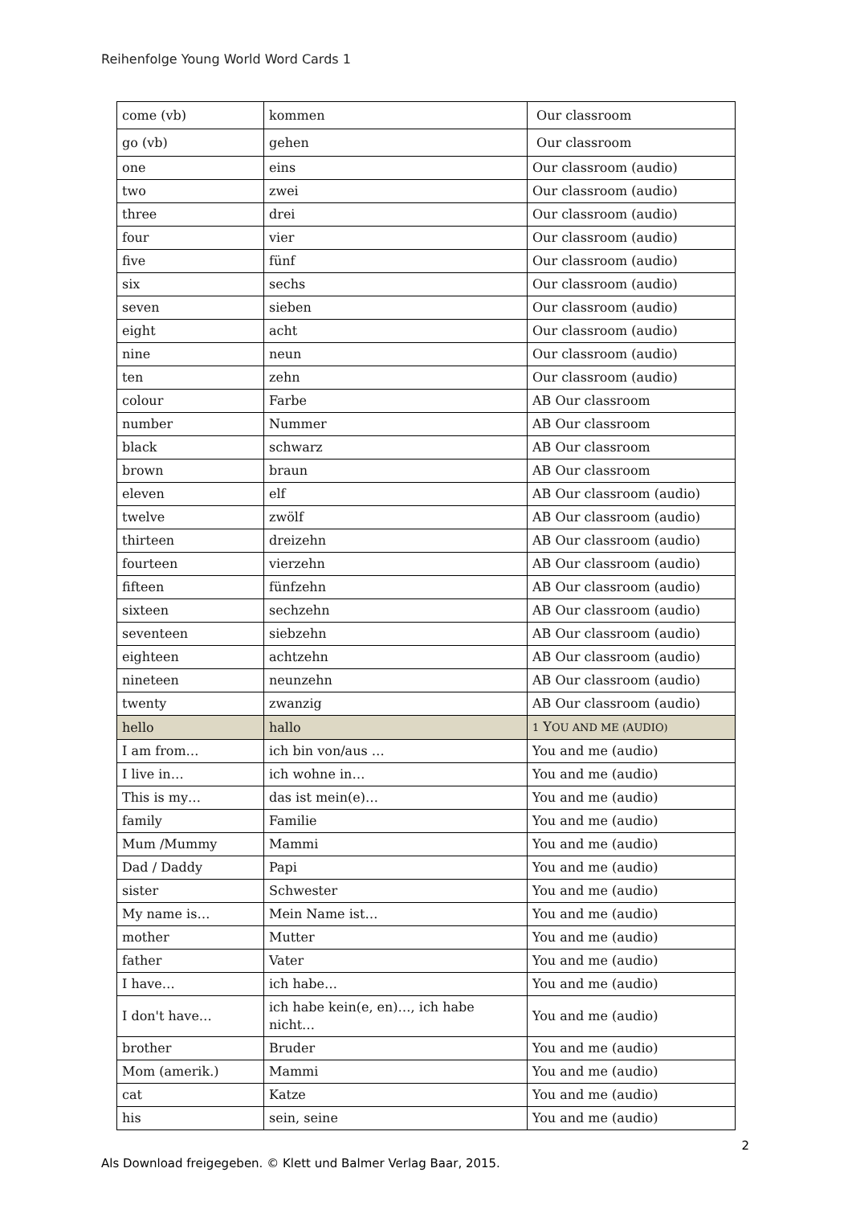Reihenfolge Young World Word Cards 1
| come (vb) | kommen | Our classroom |
| go (vb) | gehen | Our classroom |
| one | eins | Our classroom (audio) |
| two | zwei | Our classroom (audio) |
| three | drei | Our classroom (audio) |
| four | vier | Our classroom (audio) |
| five | fünf | Our classroom (audio) |
| six | sechs | Our classroom (audio) |
| seven | sieben | Our classroom (audio) |
| eight | acht | Our classroom (audio) |
| nine | neun | Our classroom (audio) |
| ten | zehn | Our classroom (audio) |
| colour | Farbe | AB Our classroom |
| number | Nummer | AB Our classroom |
| black | schwarz | AB Our classroom |
| brown | braun | AB Our classroom |
| eleven | elf | AB Our classroom (audio) |
| twelve | zwölf | AB Our classroom (audio) |
| thirteen | dreizehn | AB Our classroom (audio) |
| fourteen | vierzehn | AB Our classroom (audio) |
| fifteen | fünfzehn | AB Our classroom (audio) |
| sixteen | sechzehn | AB Our classroom (audio) |
| seventeen | siebzehn | AB Our classroom (audio) |
| eighteen | achtzehn | AB Our classroom (audio) |
| nineteen | neunzehn | AB Our classroom (audio) |
| twenty | zwanzig | AB Our classroom (audio) |
| hello | hallo | 1 Y OU AND ME (AUDIO) |
| I am from… | ich bin von/aus … | You and me (audio) |
| I live in… | ich wohne in… | You and me (audio) |
| This is my… | das ist mein(e)… | You and me (audio) |
| family | Familie | You and me (audio) |
| Mum /Mummy | Mammi | You and me (audio) |
| Dad / Daddy | Papi | You and me (audio) |
| sister | Schwester | You and me (audio) |
| My name is… | Mein Name ist… | You and me (audio) |
| mother | Mutter | You and me (audio) |
| father | Vater | You and me (audio) |
| I have… | ich habe… | You and me (audio) |
| I don't have… | ich habe kein(e, en)…, ich habe nicht… | You and me (audio) |
| brother | Bruder | You and me (audio) |
| Mom (amerik.) | Mammi | You and me (audio) |
| cat | Katze | You and me (audio) |
| his | sein, seine | You and me (audio) |
2
Als Download freigegeben. © Klett und Balmer Verlag Baar, 2015.